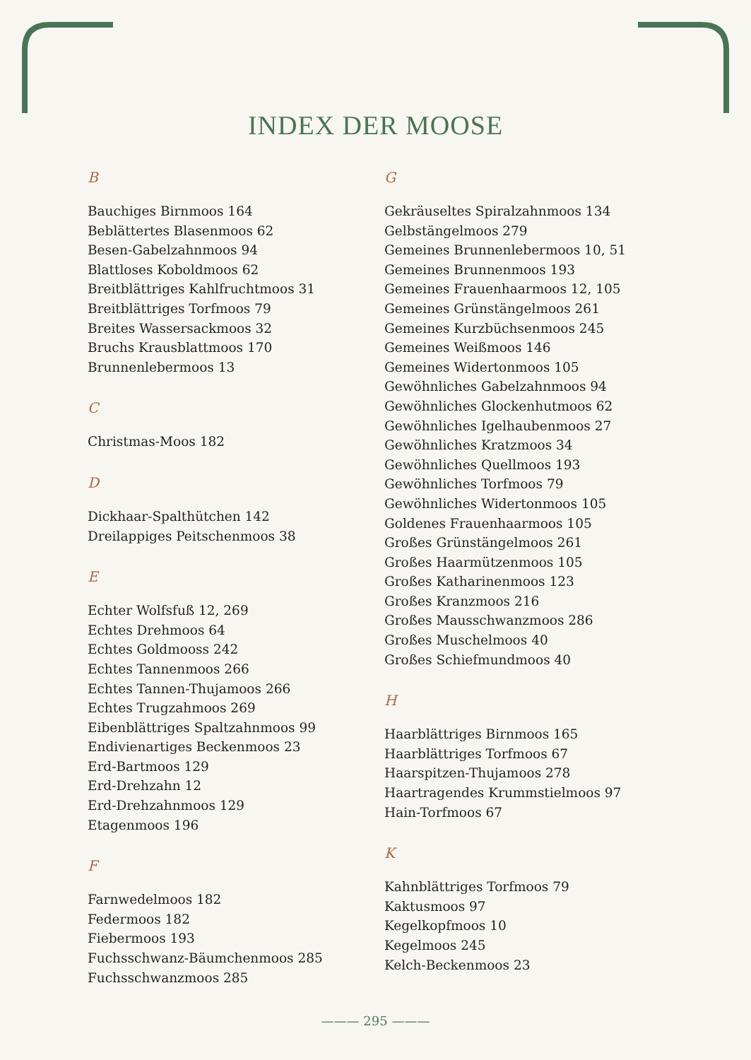INDEX DER MOOSE
B
Bauchiges Birnmoos 164
Beblättertes Blasenmoos 62
Besen-Gabelzahnmoos 94
Blattloses Koboldmoos 62
Breitblättriges Kahlfruchtmoos 31
Breitblättriges Torfmoos 79
Breites Wassersackmoos 32
Bruchs Krausblattmoos 170
Brunnenlebermoos 13
C
Christmas-Moos 182
D
Dickhaar-Spalthütchen 142
Dreilappiges Peitschenmoos 38
E
Echter Wolfsfuß 12, 269
Echtes Drehmoos 64
Echtes Goldmooss 242
Echtes Tannenmoos 266
Echtes Tannen-Thujamoos 266
Echtes Trugzahmoos 269
Eibenblättriges Spaltzahnmoos 99
Endivienartiges Beckenmoos 23
Erd-Bartmoos 129
Erd-Drehzahn 12
Erd-Drehzahnmoos 129
Etagenmoos 196
F
Farnwedelmoos 182
Federmoos 182
Fiebermoos 193
Fuchsschwanz-Bäumchenmoos 285
Fuchsschwanzmoos 285
G
Gekräuseltes Spiralzahnmoos 134
Gelbstängelmoos 279
Gemeines Brunnenlebermoos 10, 51
Gemeines Brunnenmoos 193
Gemeines Frauenhaarmoos 12, 105
Gemeines Grünstängelmoos 261
Gemeines Kurzbüchsenmoos 245
Gemeines Weißmoos 146
Gemeines Widertonmoos 105
Gewöhnliches Gabelzahnmoos 94
Gewöhnliches Glockenhutmoos 62
Gewöhnliches Igelhaubenmoos 27
Gewöhnliches Kratzmoos 34
Gewöhnliches Quellmoos 193
Gewöhnliches Torfmoos 79
Gewöhnliches Widertonmoos 105
Goldenes Frauenhaarmoos 105
Großes Grünstängelmoos 261
Großes Haarmützenmoos 105
Großes Katharinenmoos 123
Großes Kranzmoos 216
Großes Mausschwanzmoos 286
Großes Muschelmoos 40
Großes Schiefmundmoos 40
H
Haarblättriges Birnmoos 165
Haarblättriges Torfmoos 67
Haarspitzen-Thujamoos 278
Haartragendes Krummstielmoos 97
Hain-Torfmoos 67
K
Kahnblättriges Torfmoos 79
Kaktusmoos 97
Kegelkopfmoos 10
Kegelmoos 245
Kelch-Beckenmoos 23
——— 295 ———